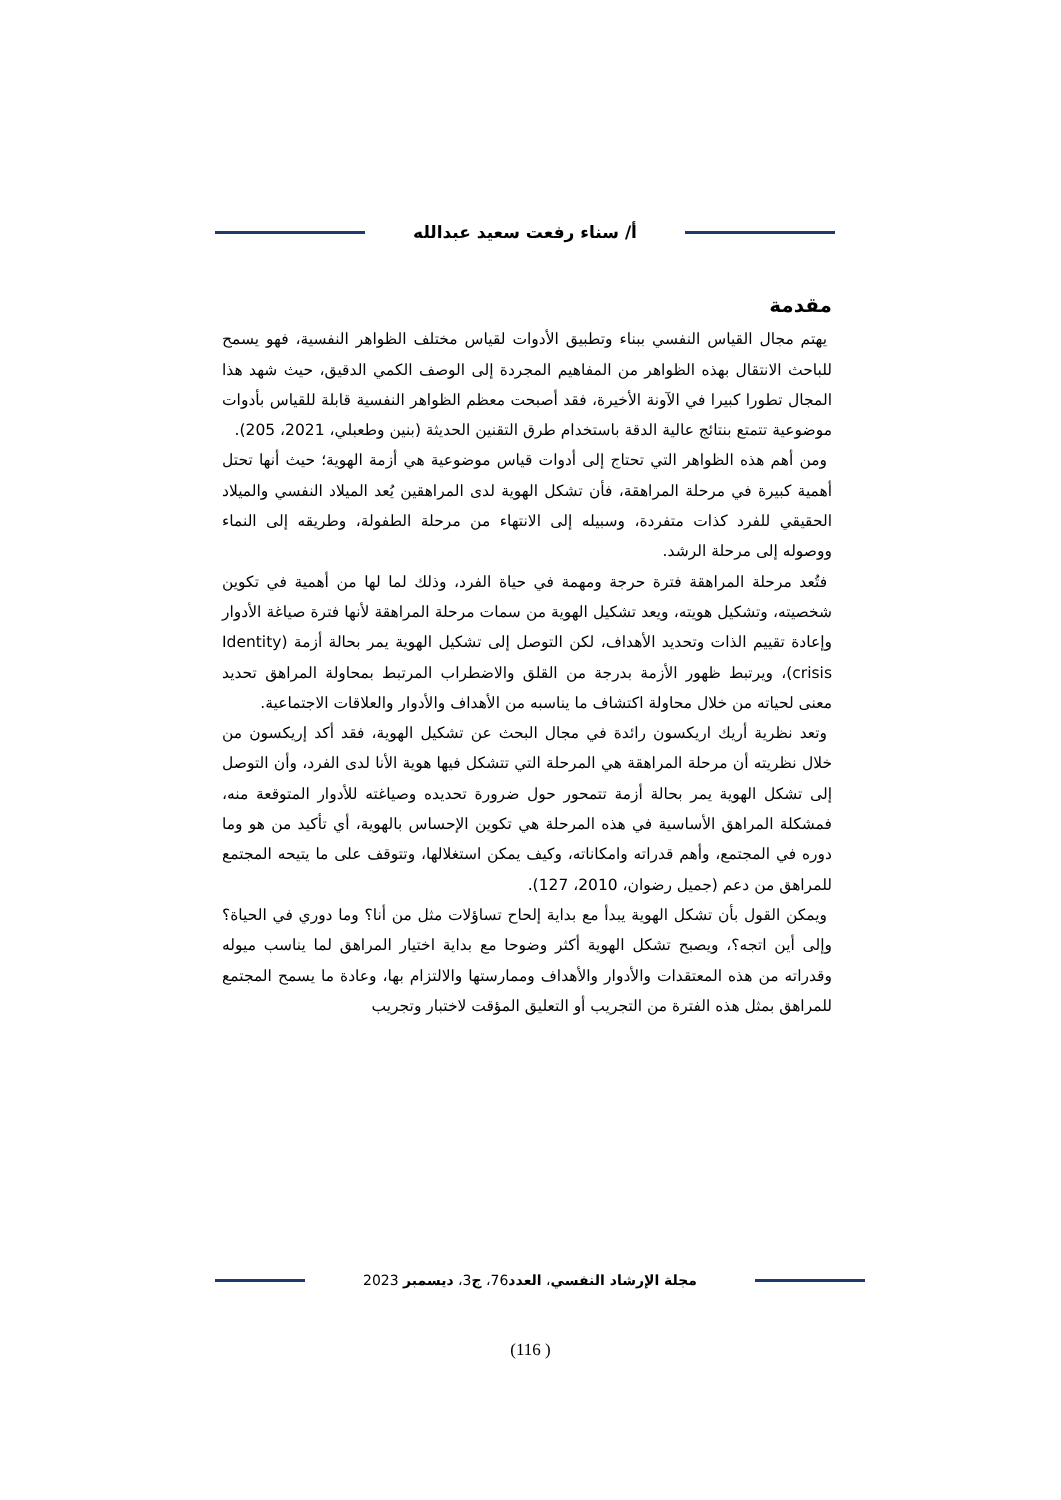أ/ سناء رفعت سعيد عبدالله
مقدمة
يهتم مجال القياس النفسي ببناء وتطبيق الأدوات لقياس مختلف الظواهر النفسية، فهو يسمح للباحث الانتقال بهذه الظواهر من المفاهيم المجردة إلى الوصف الكمي الدقيق، حيث شهد هذا المجال تطورا كبيرا في الآونة الأخيرة، فقد أصبحت معظم الظواهر النفسية قابلة للقياس بأدوات موضوعية تتمتع بنتائج عالية الدقة باستخدام طرق التقنين الحديثة (بنين وطعبلي، 2021، 205).
ومن أهم هذه الظواهر التي تحتاج إلى أدوات قياس موضوعية هي أزمة الهوية؛ حيث أنها تحتل أهمية كبيرة في مرحلة المراهقة، فأن تشكل الهوية لدى المراهقين يُعد الميلاد النفسي والميلاد الحقيقي للفرد كذات متفردة، وسبيله إلى الانتهاء من مرحلة الطفولة، وطريقه إلى النماء ووصوله إلى مرحلة الرشد.
فتُعد مرحلة المراهقة فترة حرجة ومهمة في حياة الفرد، وذلك لما لها من أهمية في تكوين شخصيته، وتشكيل هويته، ويعد تشكيل الهوية من سمات مرحلة المراهقة لأنها فترة صياغة الأدوار وإعادة تقييم الذات وتحديد الأهداف، لكن التوصل إلى تشكيل الهوية يمر بحالة أزمة (Identity crisis)، ويرتبط ظهور الأزمة بدرجة من القلق والاضطراب المرتبط بمحاولة المراهق تحديد معنى لحياته من خلال محاولة اكتشاف ما يناسبه من الأهداف والأدوار والعلاقات الاجتماعية.
وتعد نظرية أريك اريكسون رائدة في مجال البحث عن تشكيل الهوية، فقد أكد إريكسون من خلال نظريته أن مرحلة المراهقة هي المرحلة التي تتشكل فيها هوية الأنا لدى الفرد، وأن التوصل إلى تشكل الهوية يمر بحالة أزمة تتمحور حول ضرورة تحديده وصياغته للأدوار المتوقعة منه، فمشكلة المراهق الأساسية في هذه المرحلة هي تكوين الإحساس بالهوية، أي تأكيد من هو وما دوره في المجتمع، وأهم قدراته وامكاناته، وكيف يمكن استغلالها، وتتوقف على ما يتيحه المجتمع للمراهق من دعم (جميل رضوان، 2010، 127).
ويمكن القول بأن تشكل الهوية يبدأ مع بداية إلحاح تساؤلات مثل من أنا؟ وما دوري في الحياة؟ وإلى أين اتجه؟، ويصبح تشكل الهوية أكثر وضوحا مع بداية اختيار المراهق لما يناسب ميوله وقدراته من هذه المعتقدات والأدوار والأهداف وممارستها والالتزام بها، وعادة ما يسمح المجتمع للمراهق بمثل هذه الفترة من التجريب أو التعليق المؤقت لاختبار وتجريب
مجلة الإرشاد النفسي، العدد76، ج3، ديسمبر 2023
(116 )